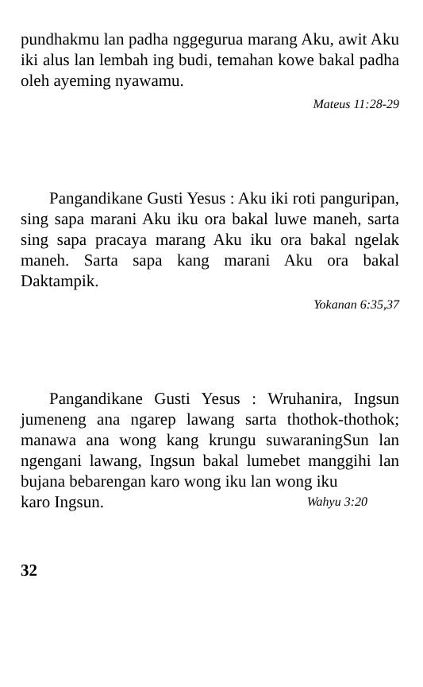pundhakmu lan padha nggegurua marang Aku, awit Aku iki alus lan lembah ing budi, temahan kowe bakal padha oleh ayeming nyawamu.
Mateus 11:28-29
Pangandikane Gusti Yesus : Aku iki roti panguripan, sing sapa marani Aku iku ora bakal luwe maneh, sarta sing sapa pracaya marang Aku iku ora bakal ngelak maneh. Sarta sapa kang marani Aku ora bakal Daktampik.
Yokanan 6:35,37
Pangandikane Gusti Yesus : Wruhanira, Ingsun jumeneng ana ngarep lawang sarta thothok-thothok; manawa ana wong kang krungu suwaraningSun lan ngengani lawang, Ingsun bakal lumebet manggihi lan bujana bebarengan karo wong iku lan wong iku
karo Ingsun. Wahyu 3:20
32